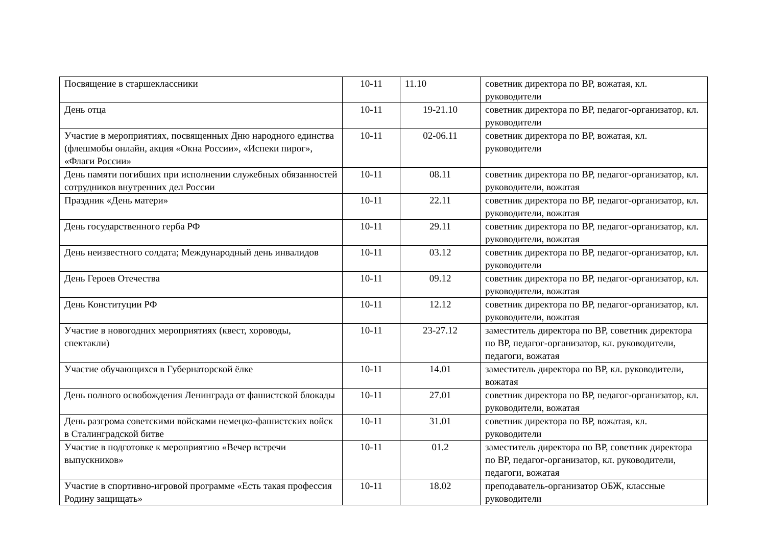| Посвящение в старшеклассники | 10-11 | 11.10 | советник директора по ВР, вожатая, кл. руководители |
| День отца | 10-11 | 19-21.10 | советник директора по ВР, педагог-организатор, кл. руководители |
| Участие в мероприятиях, посвященных Дню народного единства (флешмобы онлайн, акция «Окна России», «Испеки пирог», «Флаги России» | 10-11 | 02-06.11 | советник директора по ВР, вожатая, кл. руководители |
| День памяти погибших при исполнении служебных обязанностей сотрудников внутренних дел России | 10-11 | 08.11 | советник директора по ВР, педагог-организатор, кл. руководители, вожатая |
| Праздник «День матери» | 10-11 | 22.11 | советник директора по ВР, педагог-организатор, кл. руководители, вожатая |
| День государственного герба РФ | 10-11 | 29.11 | советник директора по ВР, педагог-организатор, кл. руководители, вожатая |
| День неизвестного солдата; Международный день инвалидов | 10-11 | 03.12 | советник директора по ВР, педагог-организатор, кл. руководители |
| День Героев Отечества | 10-11 | 09.12 | советник директора по ВР, педагог-организатор, кл. руководители, вожатая |
| День Конституции РФ | 10-11 | 12.12 | советник директора по ВР, педагог-организатор, кл. руководители, вожатая |
| Участие в новогодних мероприятиях (квест, хороводы, спектакли) | 10-11 | 23-27.12 | заместитель директора по ВР, советник директора по ВР, педагог-организатор, кл. руководители, педагоги, вожатая |
| Участие обучающихся в Губернаторской ёлке | 10-11 | 14.01 | заместитель директора по ВР, кл. руководители, вожатая |
| День полного освобождения Ленинграда от фашистской блокады | 10-11 | 27.01 | советник директора по ВР, педагог-организатор, кл. руководители, вожатая |
| День разгрома советскими войсками немецко-фашистских войск в Сталинградской битве | 10-11 | 31.01 | советник директора по ВР, вожатая, кл. руководители |
| Участие в подготовке к мероприятию «Вечер встречи выпускников» | 10-11 | 01.2 | заместитель директора по ВР, советник директора по ВР, педагог-организатор, кл. руководители, педагоги, вожатая |
| Участие в спортивно-игровой программе «Есть такая профессия Родину защищать» | 10-11 | 18.02 | преподаватель-организатор ОБЖ, классные руководители |